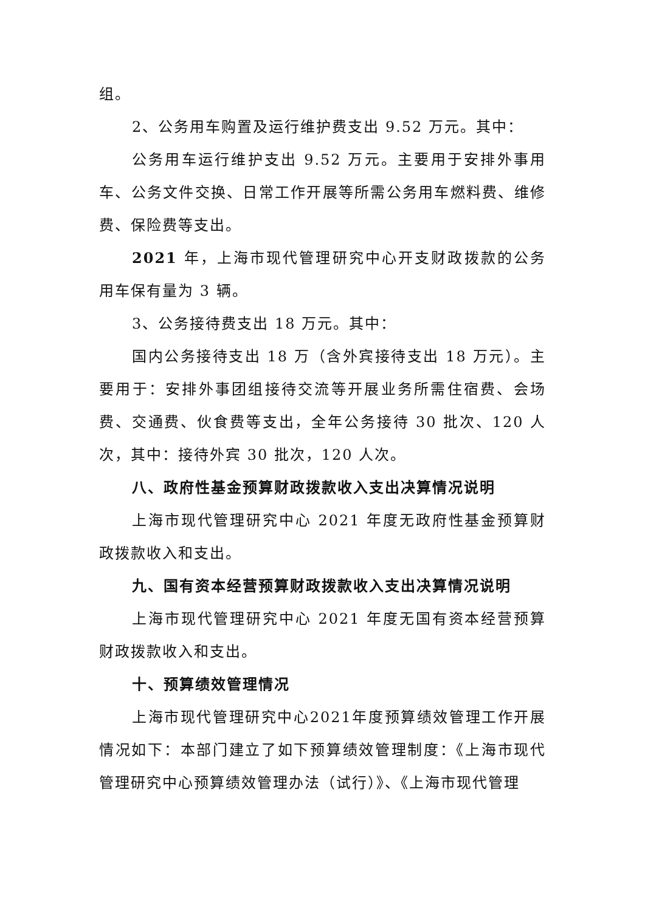组。
2、公务用车购置及运行维护费支出 9.52 万元。其中：
公务用车运行维护支出 9.52 万元。主要用于安排外事用车、公务文件交换、日常工作开展等所需公务用车燃料费、维修费、保险费等支出。
2021 年，上海市现代管理研究中心开支财政拨款的公务用车保有量为 3 辆。
3、公务接待费支出 18 万元。其中：
国内公务接待支出 18 万（含外宾接待支出 18 万元）。主要用于：安排外事团组接待交流等开展业务所需住宿费、会场费、交通费、伙食费等支出，全年公务接待 30 批次、120 人次，其中：接待外宾 30 批次，120 人次。
八、政府性基金预算财政拨款收入支出决算情况说明
上海市现代管理研究中心 2021 年度无政府性基金预算财政拨款收入和支出。
九、国有资本经营预算财政拨款收入支出决算情况说明
上海市现代管理研究中心 2021 年度无国有资本经营预算财政拨款收入和支出。
十、预算绩效管理情况
上海市现代管理研究中心2021年度预算绩效管理工作开展情况如下：本部门建立了如下预算绩效管理制度：《上海市现代管理研究中心预算绩效管理办法（试行）》、《上海市现代管理